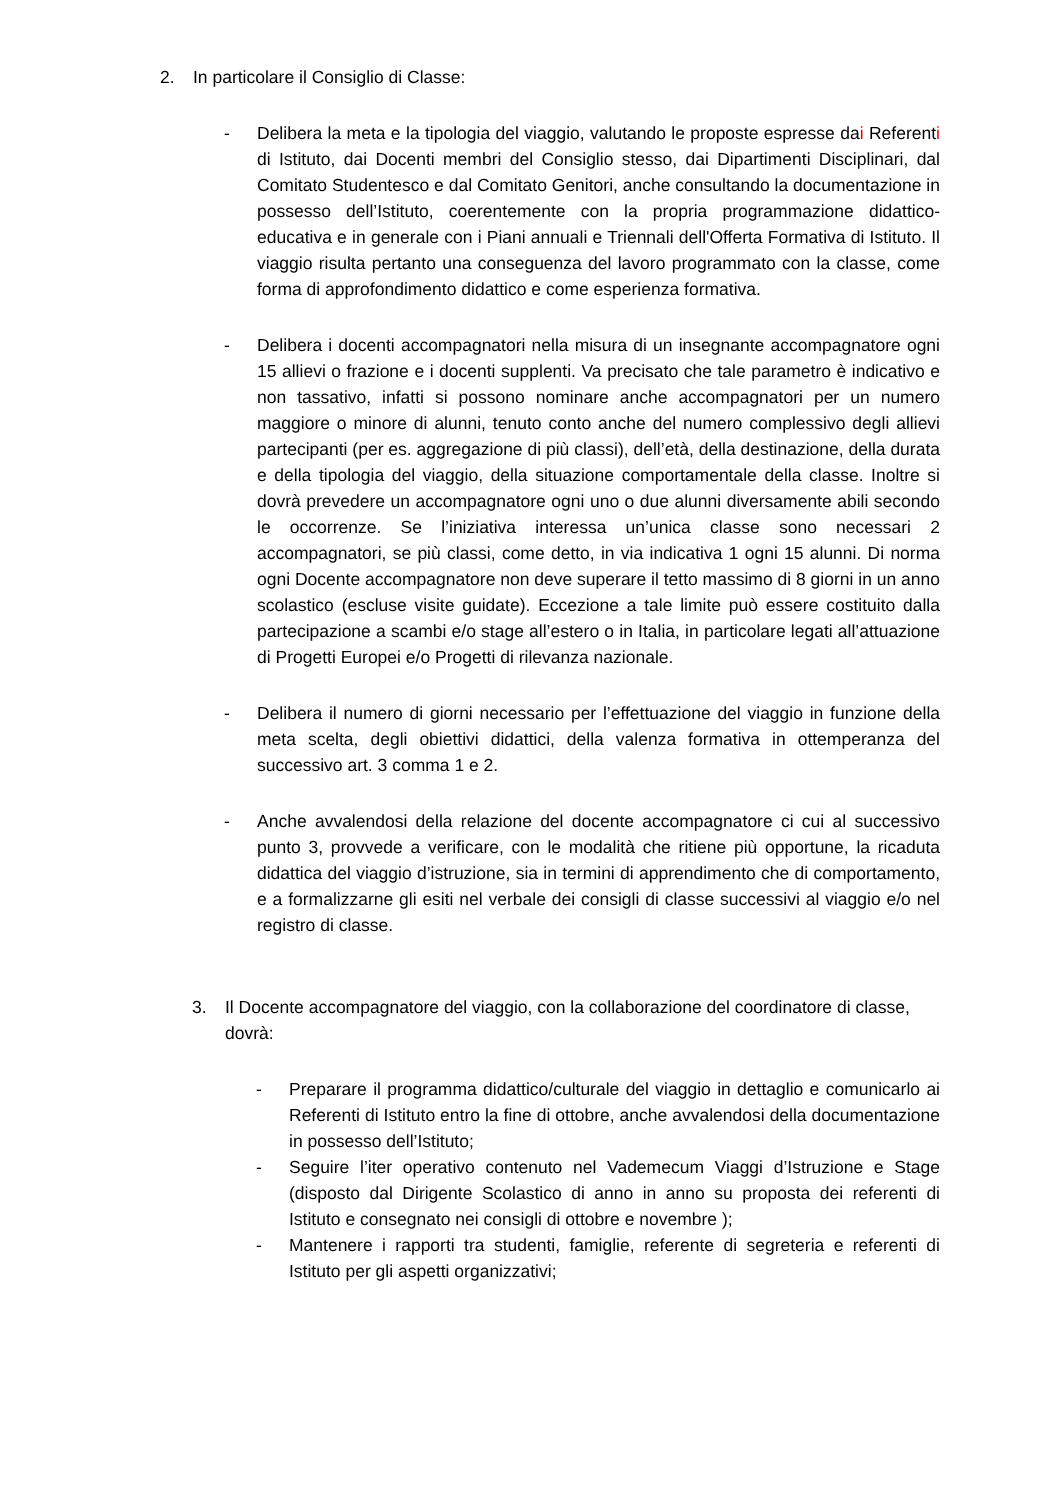2. In particolare il Consiglio di Classe:
- Delibera la meta e la tipologia del viaggio, valutando le proposte espresse dai Referenti di Istituto, dai Docenti membri del Consiglio stesso, dai Dipartimenti Disciplinari, dal Comitato Studentesco e dal Comitato Genitori, anche consultando la documentazione in possesso dell’Istituto, coerentemente con la propria programmazione didattico-educativa e in generale con i Piani annuali e Triennali dell'Offerta Formativa di Istituto. Il viaggio risulta pertanto una conseguenza del lavoro programmato con la classe, come forma di approfondimento didattico e come esperienza formativa.
- Delibera i docenti accompagnatori nella misura di un insegnante accompagnatore ogni 15 allievi o frazione e i docenti supplenti. Va precisato che tale parametro è indicativo e non tassativo, infatti si possono nominare anche accompagnatori per un numero maggiore o minore di alunni, tenuto conto anche del numero complessivo degli allievi partecipanti (per es. aggregazione di più classi), dell’età, della destinazione, della durata e della tipologia del viaggio, della situazione comportamentale della classe. Inoltre si dovrà prevedere un accompagnatore ogni uno o due alunni diversamente abili secondo le occorrenze. Se l’iniziativa interessa un’unica classe sono necessari 2 accompagnatori, se più classi, come detto, in via indicativa 1 ogni 15 alunni. Di norma ogni Docente accompagnatore non deve superare il tetto massimo di 8 giorni in un anno scolastico (escluse visite guidate). Eccezione a tale limite può essere costituito dalla partecipazione a scambi e/o stage all’estero o in Italia, in particolare legati all’attuazione di Progetti Europei e/o Progetti di rilevanza nazionale.
- Delibera il numero di giorni necessario per l’effettuazione del viaggio in funzione della meta scelta, degli obiettivi didattici, della valenza formativa in ottemperanza del successivo art. 3 comma 1 e 2.
- Anche avvalendosi della relazione del docente accompagnatore ci cui al successivo punto 3, provvede a verificare, con le modalità che ritiene più opportune, la ricaduta didattica del viaggio d’istruzione, sia in termini di apprendimento che di comportamento, e a formalizzarne gli esiti nel verbale dei consigli di classe successivi al viaggio e/o nel registro di classe.
3. Il Docente accompagnatore del viaggio, con la collaborazione del coordinatore di classe, dovrà:
- Preparare il programma didattico/culturale del viaggio in dettaglio e comunicarlo ai Referenti di Istituto entro la fine di ottobre, anche avvalendosi della documentazione in possesso dell’Istituto;
- Seguire l’iter operativo contenuto nel Vademecum Viaggi d’Istruzione e Stage (disposto dal Dirigente Scolastico di anno in anno su proposta dei referenti di Istituto e consegnato nei consigli di ottobre e novembre );
- Mantenere i rapporti tra studenti, famiglie, referente di segreteria e referenti di Istituto per gli aspetti organizzativi;